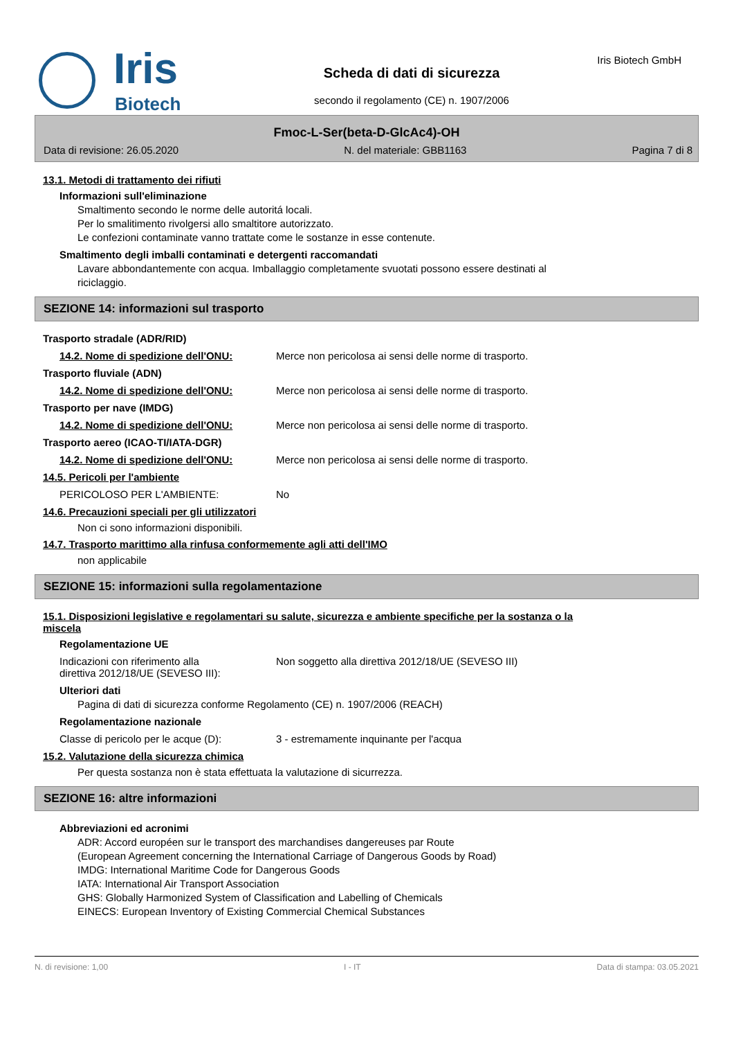Iris
Biotech
Scheda di dati di sicurezza
secondo il regolamento (CE) n. 1907/2006
Iris Biotech GmbH
Fmoc-L-Ser(beta-D-GlcAc4)-OH
Data di revisione: 26.05.2020 N. del materiale: GBB1163 Pagina 7 di 8
13.1. Metodi di trattamento dei rifiuti
Informazioni sull'eliminazione
Smaltimento secondo le norme delle autoritá locali.
Per lo smalitimento rivolgersi allo smaltitore autorizzato.
Le confezioni contaminate vanno trattate come le sostanze in esse contenute.
Smaltimento degli imballi contaminati e detergenti raccomandati
Lavare abbondantemente con acqua. Imballaggio completamente svuotati possono essere destinati al
riciclaggio.
SEZIONE 14: informazioni sul trasporto
Trasporto stradale (ADR/RID)
14.2. Nome di spedizione dell'ONU: Merce non pericolosa ai sensi delle norme di trasporto.
Trasporto fluviale (ADN)
14.2. Nome di spedizione dell'ONU: Merce non pericolosa ai sensi delle norme di trasporto.
Trasporto per nave (IMDG)
14.2. Nome di spedizione dell'ONU: Merce non pericolosa ai sensi delle norme di trasporto.
Trasporto aereo (ICAO-TI/IATA-DGR)
14.2. Nome di spedizione dell'ONU: Merce non pericolosa ai sensi delle norme di trasporto.
14.5. Pericoli per l'ambiente
PERICOLOSO PER L'AMBIENTE: No
14.6. Precauzioni speciali per gli utilizzatori
Non ci sono informazioni disponibili.
14.7. Trasporto marittimo alla rinfusa conformemente agli atti dell'IMO
non applicabile
SEZIONE 15: informazioni sulla regolamentazione
15.1. Disposizioni legislative e regolamentari su salute, sicurezza e ambiente specifiche per la sostanza o la
miscela
Regolamentazione UE
Indicazioni con riferimento alla
direttiva 2012/18/UE (SEVESO III): Non soggetto alla direttiva 2012/18/UE (SEVESO III)
Ulteriori dati
Pagina di dati di sicurezza conforme Regolamento (CE) n. 1907/2006 (REACH)
Regolamentazione nazionale
Classe di pericolo per le acque (D): 3 - estremamente inquinante per l'acqua
15.2. Valutazione della sicurezza chimica
Per questa sostanza non è stata effettuata la valutazione di sicurrezza.
SEZIONE 16: altre informazioni
Abbreviazioni ed acronimi
ADR: Accord européen sur le transport des marchandises dangereuses par Route
(European Agreement concerning the International Carriage of Dangerous Goods by Road)
IMDG: International Maritime Code for Dangerous Goods
IATA: International Air Transport Association
GHS: Globally Harmonized System of Classification and Labelling of Chemicals
EINECS: European Inventory of Existing Commercial Chemical Substances
N. di revisione: 1,00 I - IT Data di stampa: 03.05.2021